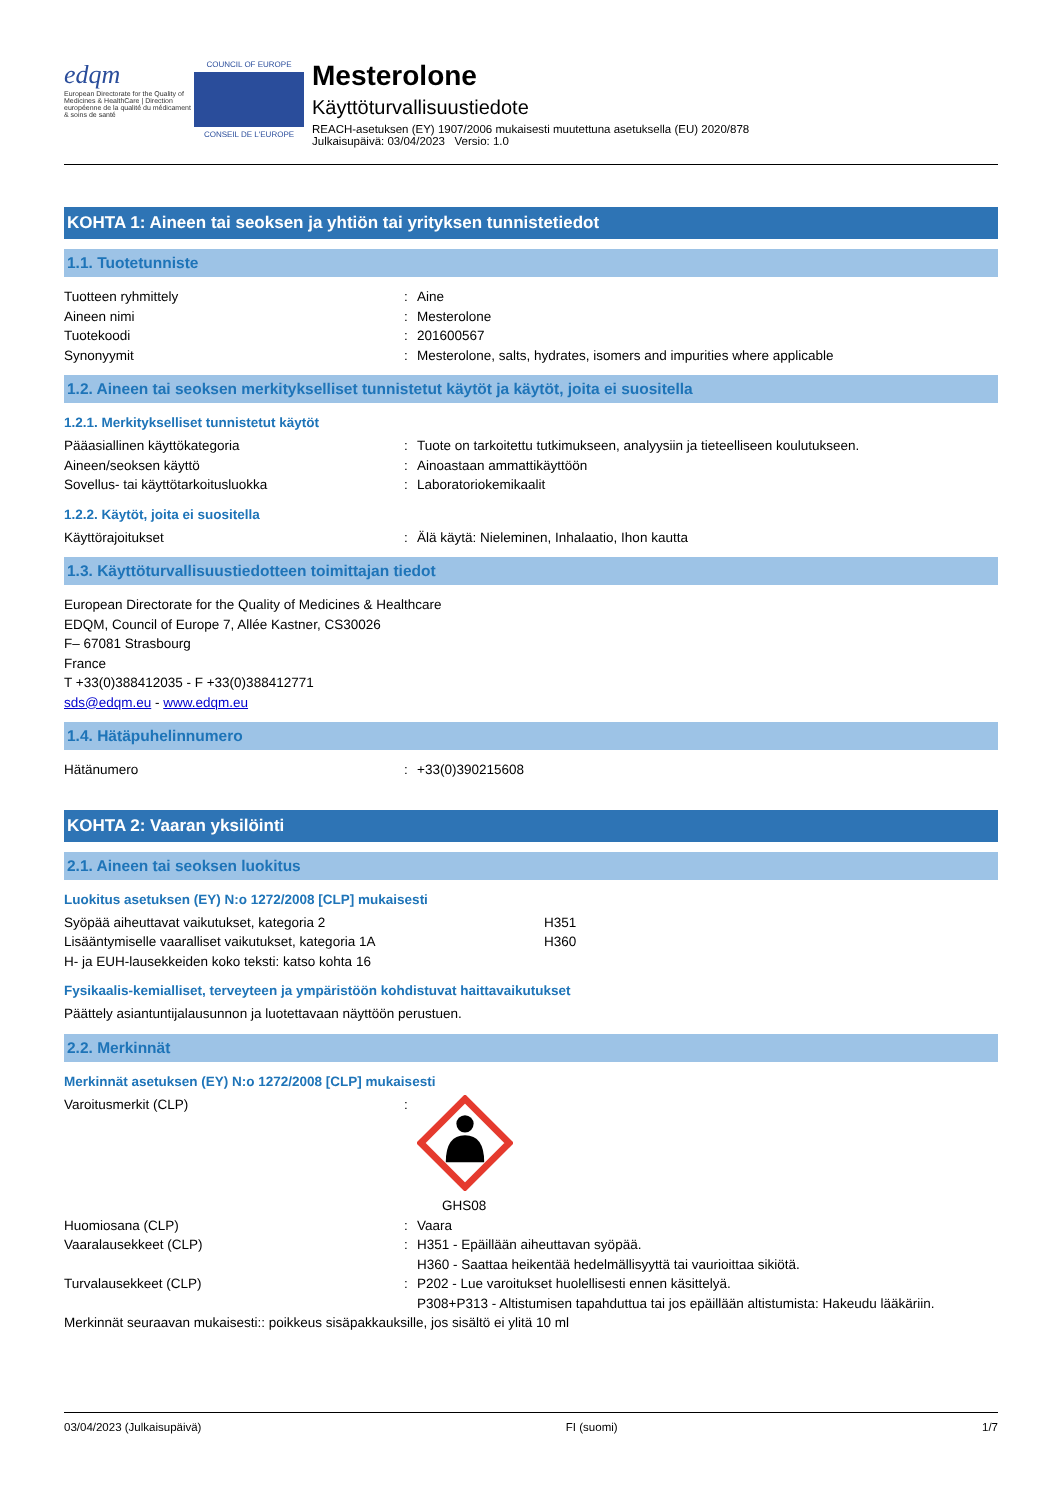edqm
European Directorate for the Quality of Medicines & HealthCare | Direction européenne de la qualité du médicament & soins de santé
COUNCIL OF EUROPE
CONSEIL DE L'EUROPE
Mesterolone
Käyttöturvallisuustiedote
REACH-asetuksen (EY) 1907/2006 mukaisesti muutettuna asetuksella (EU) 2020/878
Julkaisupäivä: 03/04/2023 Versio: 1.0
KOHTA 1: Aineen tai seoksen ja yhtiön tai yrityksen tunnistetiedot
1.1. Tuotetunniste
Tuotteen ryhmittely: Aine
Aineen nimi: Mesterolone
Tuotekoodi: 201600567
Synonyymit: Mesterolone, salts, hydrates, isomers and impurities where applicable
1.2. Aineen tai seoksen merkitykselliset tunnistetut käytöt ja käytöt, joita ei suositella
1.2.1. Merkitykselliset tunnistetut käytöt
Pääasiallinen käyttökategoria: Tuote on tarkoitettu tutkimukseen, analyysiin ja tieteelliseen koulutukseen.
Aineen/seoksen käyttö: Ainoastaan ammattikäyttöön
Sovellus- tai käyttötarkoitusluokka: Laboratoriokemikaalit
1.2.2. Käytöt, joita ei suositella
Käyttörajoitukset: Älä käytä: Nieleminen, Inhalaatio, Ihon kautta
1.3. Käyttöturvallisuustiedotteen toimittajan tiedot
European Directorate for the Quality of Medicines & Healthcare
EDQM, Council of Europe 7, Allée Kastner, CS30026
F– 67081 Strasbourg
France
T +33(0)388412035 - F +33(0)388412771
sds@edqm.eu - www.edqm.eu
1.4. Hätäpuhelinnumero
Hätänumero: +33(0)390215608
KOHTA 2: Vaaran yksilöinti
2.1. Aineen tai seoksen luokitus
Luokitus asetuksen (EY) N:o 1272/2008 [CLP] mukaisesti
Syöpää aiheuttavat vaikutukset, kategoria 2 H351
Lisääntymiselle vaaralliset vaikutukset, kategoria 1A H360
H- ja EUH-lausekkeiden koko teksti: katso kohta 16
Fysikaalis-kemialliset, terveyteen ja ympäristöön kohdistuvat haittavaikutukset
Päättely asiantuntijalausunnon ja luotettavaan näyttöön perustuen.
2.2. Merkinnät
Merkinnät asetuksen (EY) N:o 1272/2008 [CLP] mukaisesti
Varoitusmerkit (CLP):
GHS08
Huomiosana (CLP): Vaara
Vaaralausekkeet (CLP): H351 - Epäillään aiheuttavan syöpää.
H360 - Saattaa heikentää hedelmällisyyttä tai vaurioittaa sikiötä.
Turvalausekkeet (CLP): P202 - Lue varoitukset huolellisesti ennen käsittelyä.
P308+P313 - Altistumisen tapahduttua tai jos epäillään altistumista: Hakeudu lääkäriin.
Merkinnät seuraavan mukaisesti:: poikkeus sisäpakkauksille, jos sisältö ei ylitä 10 ml
03/04/2023 (Julkaisupäivä) FI (suomi) 1/7